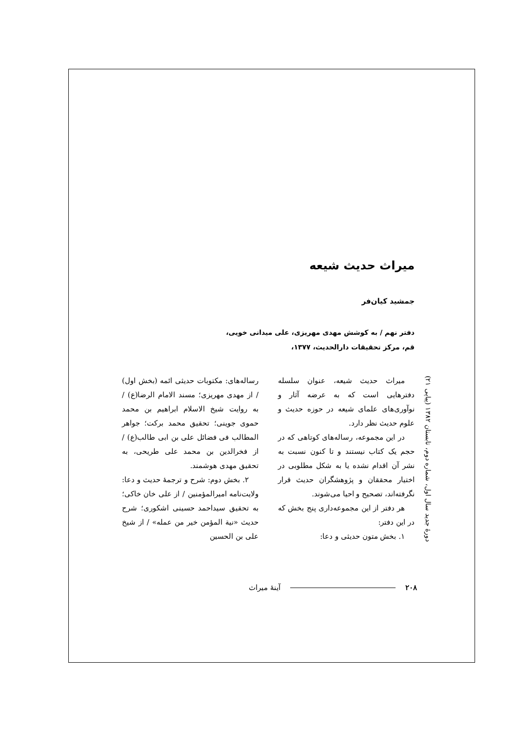میراث حدیث شیعه
جمشید کیان‌فر
دفتر نهم / به کوشش مهدی مهریزی، علی میدانی خویی،
قم، مرکز تحقیقات دارالحدیث، ۱۳۷۷،
میراث حدیث شیعه، عنوان سلسله دفترهایی است که به عرضه آثار و نوآوری‌های علمای شیعه در حوزه حدیث و علوم حدیث نظر دارد.
در این مجموعه، رساله‌های کوتاهی که در حجم یک کتاب نیستند و تا کنون نسبت به نشر آن اقدام نشده یا به شکل مطلوبی در اختیار محققان و پژوهشگران حدیث قرار نگرفته‌اند، تصحیح و احیا می‌شوند.
هر دفتر از این مجموعه‌داری پنج بخش که در این دفتر:
۱. بخش متون حدیثی و دعا:
رساله‌های: مکتوبات حدیثی ائمه (بخش اول) / از مهدی مهریزی؛ مسند الامام الرضا(ع) / به روایت شیخ الاسلام ابراهیم بن محمد حموی جوینی؛ تحقیق محمد برکت؛ جواهر المطالب فی فضائل علی بن ابی طالب(ع) / از فخرالدین بن محمد علی طریحی، به تحقیق مهدی هوشمند.
۲. بخش دوم: شرح و ترجمهٔ حدیث و دعا: ولایت‌نامه امیرالمؤمنین / از علی خان خاکی؛ به تحقیق سیداحمد حسینی اشکوری؛ شرح حدیث «نیة المؤمن خیر من عمله» / از شیخ علی بن الحسین
دورهٔ جدید سال اول، شماره دوم، تابستان ۱۳۸۲ (پیاپی ۲۱)
آینهٔ میراث ۲۰۸